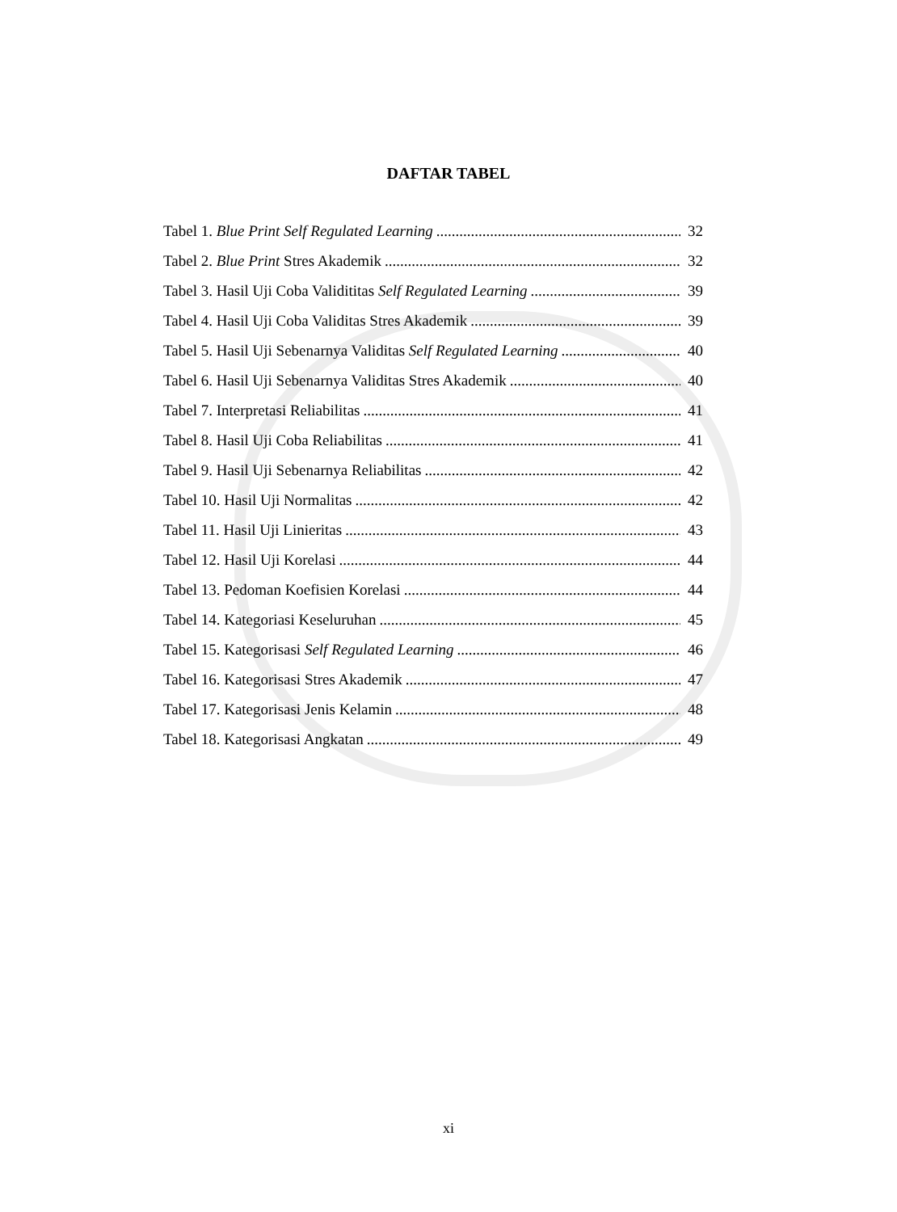DAFTAR TABEL
Tabel 1. Blue Print Self Regulated Learning 32
Tabel 2. Blue Print Stres Akademik 32
Tabel 3. Hasil Uji Coba Validititas Self Regulated Learning 39
Tabel 4. Hasil Uji Coba Validitas Stres Akademik 39
Tabel 5. Hasil Uji Sebenarnya Validitas Self Regulated Learning 40
Tabel 6. Hasil Uji Sebenarnya Validitas Stres Akademik 40
Tabel 7. Interpretasi Reliabilitas 41
Tabel 8. Hasil Uji Coba Reliabilitas 41
Tabel 9. Hasil Uji Sebenarnya Reliabilitas 42
Tabel 10. Hasil Uji Normalitas 42
Tabel 11. Hasil Uji Linieritas 43
Tabel 12. Hasil Uji Korelasi 44
Tabel 13. Pedoman Koefisien Korelasi 44
Tabel 14. Kategoriasi Keseluruhan 45
Tabel 15. Kategorisasi Self Regulated Learning 46
Tabel 16. Kategorisasi Stres Akademik 47
Tabel 17. Kategorisasi Jenis Kelamin 48
Tabel 18. Kategorisasi Angkatan 49
xi